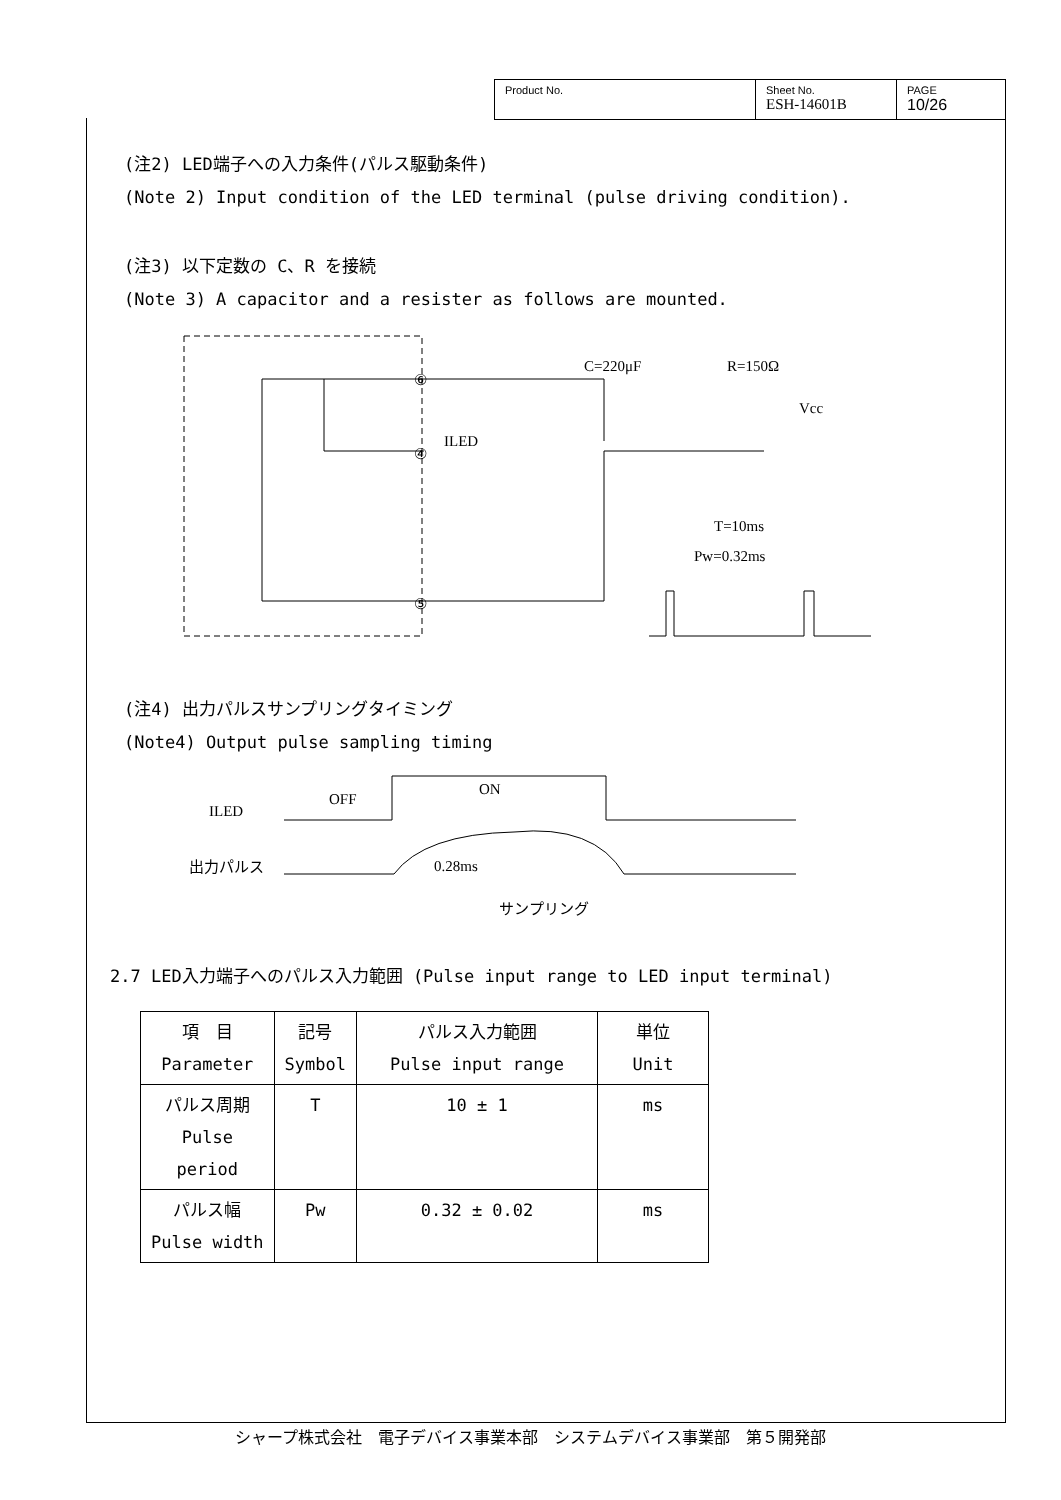Product No. Sheet No.
ESH-14601B
PAGE
10/26
(注2) LED端子への入力条件(パルス駆動条件)
(Note 2) Input condition of the LED terminal (pulse driving condition).
(注3) 以下定数の C、R を接続
(Note 3) A capacitor and a resister as follows are mounted.
⑥
④
⑤
ILED
C=220μF
R=150Ω
Vcc
T=10ms
Pw=0.32ms
(注4) 出力パルスサンプリングタイミング
(Note4) Output pulse sampling timing
ILED
OFF
ON
出力パルス
0.28ms
サンプリング
2.7 LED入力端子へのパルス入力範囲 (Pulse input range to LED input terminal)
| 項 目 Parameter | 記号 Symbol | パルス入力範囲 Pulse input range | 単位 Unit |
| --- | --- | --- | --- |
| パルス周期 Pulse period | T | 10 ± 1 | ms |
| パルス幅 Pulse width | Pw | 0.32 ± 0.02 | ms |
シャープ株式会社　電子デバイス事業本部　システムデバイス事業部　第５開発部